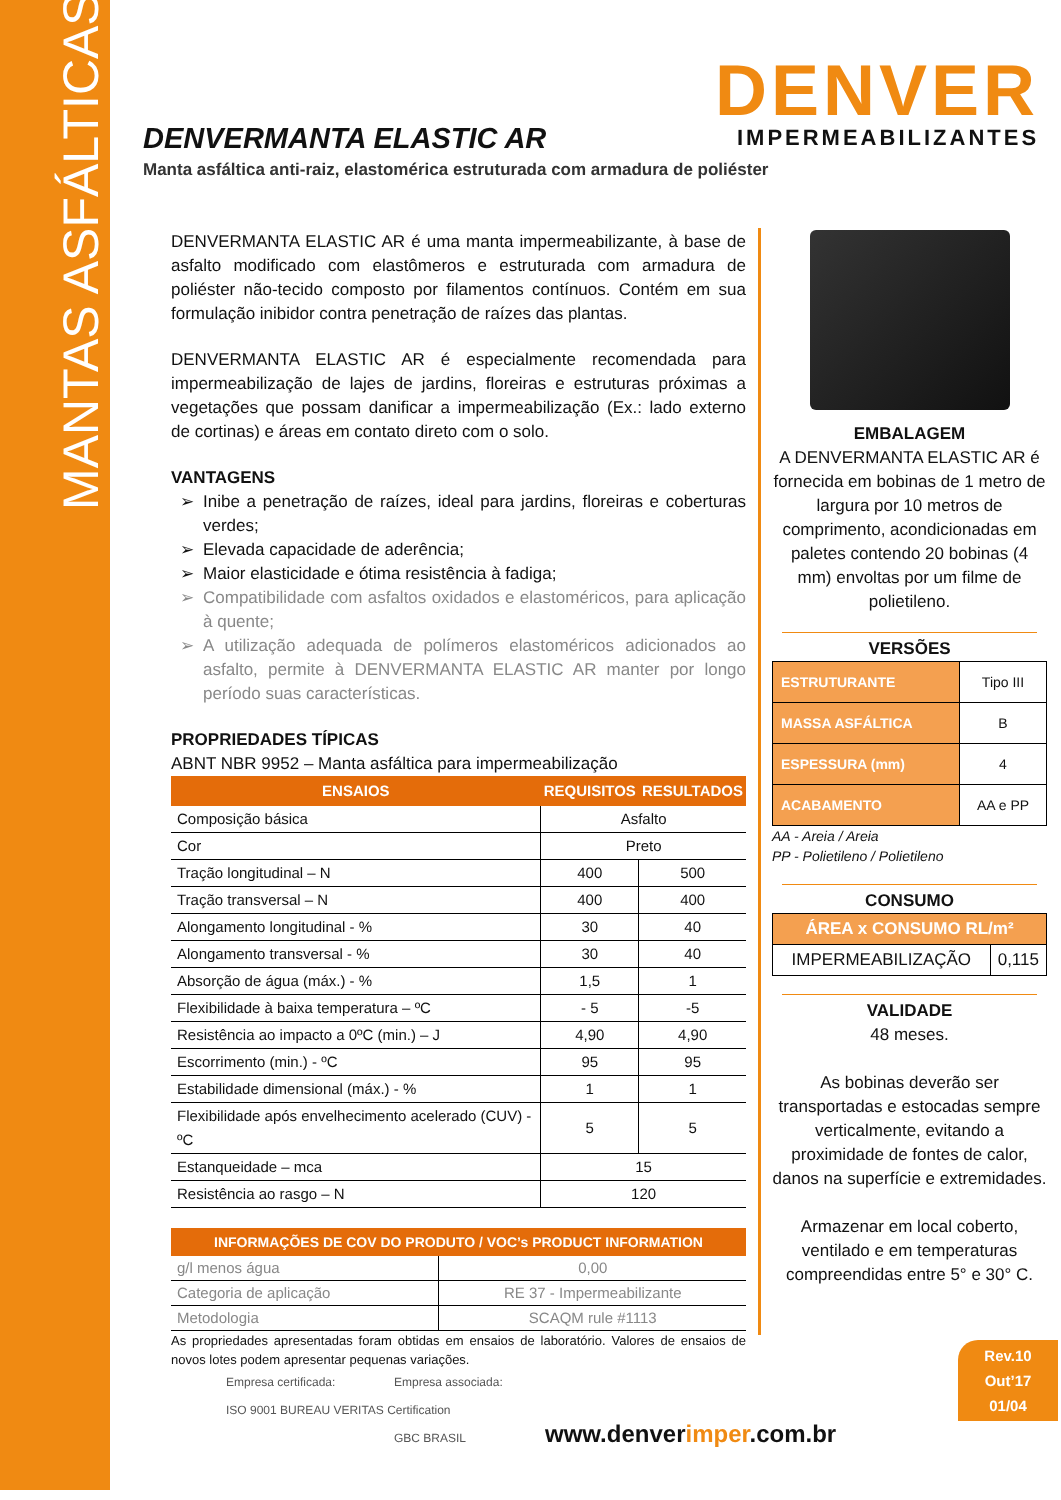MANTAS ASFÁLTICAS
DENVER
IMPERMEABILIZANTES
DENVERMANTA ELASTIC AR
Manta asfáltica anti-raiz, elastomérica estruturada com armadura de poliéster
DENVERMANTA ELASTIC AR é uma manta impermeabilizante, à base de asfalto modificado com elastômeros e estruturada com armadura de poliéster não-tecido composto por filamentos contínuos. Contém em sua formulação inibidor contra penetração de raízes das plantas.
DENVERMANTA ELASTIC AR é especialmente recomendada para impermeabilização de lajes de jardins, floreiras e estruturas próximas a vegetações que possam danificar a impermeabilização (Ex.: lado externo de cortinas) e áreas em contato direto com o solo.
VANTAGENS
Inibe a penetração de raízes, ideal para jardins, floreiras e coberturas verdes;
Elevada capacidade de aderência;
Maior elasticidade e ótima resistência à fadiga;
Compatibilidade com asfaltos oxidados e elastoméricos, para aplicação à quente;
A utilização adequada de polímeros elastoméricos adicionados ao asfalto, permite à DENVERMANTA ELASTIC AR manter por longo período suas características.
PROPRIEDADES TÍPICAS
ABNT NBR 9952 – Manta asfáltica para impermeabilização
| ENSAIOS | REQUISITOS | RESULTADOS |
| --- | --- | --- |
| Composição básica | Asfalto | |
| Cor | Preto | |
| Tração longitudinal – N | 400 | 500 |
| Tração transversal – N | 400 | 400 |
| Alongamento longitudinal - % | 30 | 40 |
| Alongamento transversal - % | 30 | 40 |
| Absorção de água (máx.) - % | 1,5 | 1 |
| Flexibilidade à baixa temperatura – ºC | - 5 | -5 |
| Resistência ao impacto a 0ºC (min.) – J | 4,90 | 4,90 |
| Escorrimento (min.) - ºC | 95 | 95 |
| Estabilidade dimensional (máx.) - % | 1 | 1 |
| Flexibilidade após envelhecimento acelerado (CUV) - ºC | 5 | 5 |
| Estanqueidade – mca | 15 | |
| Resistência ao rasgo – N | 120 | |
| INFORMAÇÕES DE COV DO PRODUTO / VOC’s PRODUCT INFORMATION | |
| --- | --- |
| g/l menos água | 0,00 |
| Categoria de aplicação | RE 37 - Impermeabilizante |
| Metodologia | SCAQM rule #1113 |
As propriedades apresentadas foram obtidas em ensaios de laboratório. Valores de ensaios de novos lotes podem apresentar pequenas variações.
EMBALAGEM
A DENVERMANTA ELASTIC AR é fornecida em bobinas de 1 metro de largura por 10 metros de comprimento, acondicionadas em paletes contendo 20 bobinas (4 mm) envoltas por um filme de polietileno.
VERSÕES
| ESTRUTURANTE | Tipo III |
| MASSA ASFÁLTICA | B |
| ESPESSURA (mm) | 4 |
| ACABAMENTO | AA e PP |
AA - Areia / Areia
PP - Polietileno / Polietileno
CONSUMO
| ÁREA x CONSUMO RL/m² | |
| IMPERMEABILIZAÇÃO | 0,115 |
VALIDADE
48 meses.
As bobinas deverão ser transportadas e estocadas sempre verticalmente, evitando a proximidade de fontes de calor, danos na superfície e extremidades.
Armazenar em local coberto, ventilado e em temperaturas compreendidas entre 5° e 30° C.
Rev.10
Out’17
01/04
Empresa certificada:
ISO 9001 BUREAU VERITAS Certification
Empresa associada:
GBC BRASIL
www.denverimper.com.br